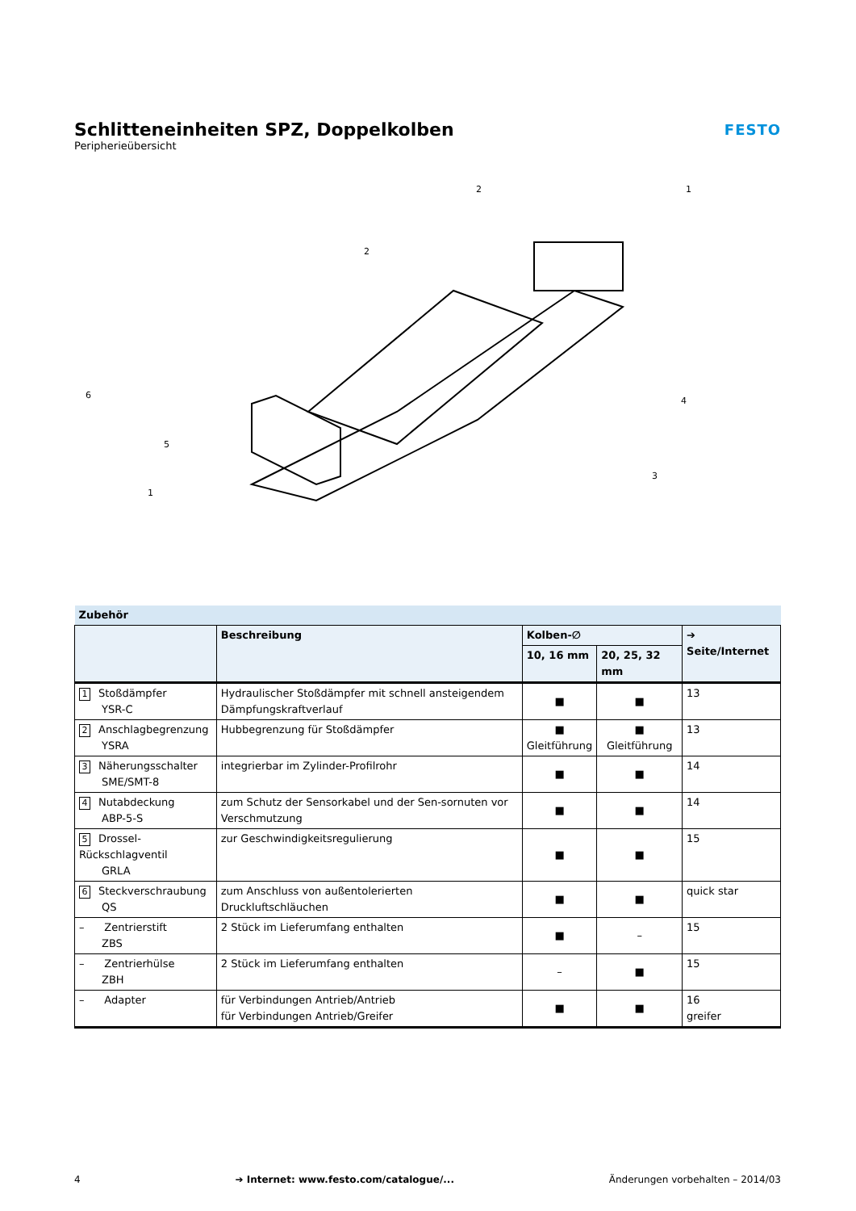Schlitteneinheiten SPZ, Doppelkolben
Peripherieübersicht
FESTO
2
1
2
6
5
1
4
3
| Zubehör | | | | |
| --- | --- | --- | --- | --- |
| | Beschreibung | Kolben-∅ | | ➔ Seite/Internet |
| | | 10, 16 mm | 20, 25, 32 mm | |
| 1 Stoßdämpfer YSR-C | Hydraulischer Stoßdämpfer mit schnell ansteigendem Dämpfungskraftverlauf | ■ | ■ | 13 |
| 2 Anschlagbegrenzung YSRA | Hubbegrenzung für Stoßdämpfer | ■ Gleitführung | ■ Gleitführung | 13 |
| 3 Näherungsschalter SME/SMT-8 | integrierbar im Zylinder-Profilrohr | ■ | ■ | 14 |
| 4 Nutabdeckung ABP-5-S | zum Schutz der Sensorkabel und der Sen-sornuten vor Verschmutzung | ■ | ■ | 14 |
| 5 Drossel-Rückschlagventil GRLA | zur Geschwindigkeitsregulierung | ■ | ■ | 15 |
| 6 Steckverschraubung QS | zum Anschluss von außentolerierten Druckluftschläuchen | ■ | ■ | quick star |
| – Zentrierstift ZBS | 2 Stück im Lieferumfang enthalten | ■ | – | 15 |
| – Zentrierhülse ZBH | 2 Stück im Lieferumfang enthalten | – | ■ | 15 |
| – Adapter | für Verbindungen Antrieb/Antrieb für Verbindungen Antrieb/Greifer | ■ | ■ | 16 greifer |
4 ➔ Internet: www.festo.com/catalogue/... Änderungen vorbehalten – 2014/03